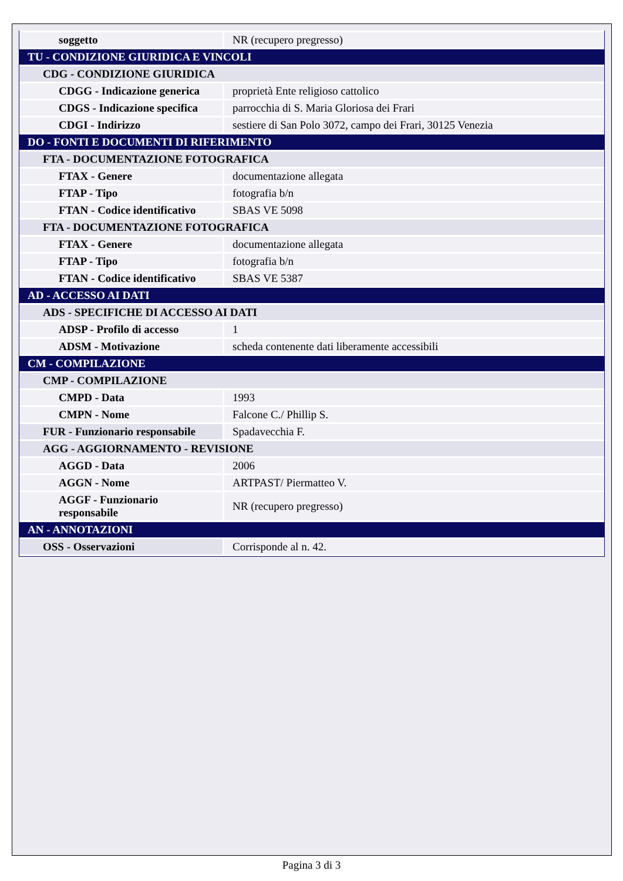| soggetto | NR (recupero pregresso) |
| TU - CONDIZIONE GIURIDICA E VINCOLI | |
| CDG - CONDIZIONE GIURIDICA | |
| CDGG - Indicazione generica | proprietà Ente religioso cattolico |
| CDGS - Indicazione specifica | parrocchia di S. Maria Gloriosa dei Frari |
| CDGI - Indirizzo | sestiere di San Polo 3072, campo dei Frari, 30125 Venezia |
| DO - FONTI E DOCUMENTI DI RIFERIMENTO | |
| FTA - DOCUMENTAZIONE FOTOGRAFICA | |
| FTAX - Genere | documentazione allegata |
| FTAP - Tipo | fotografia b/n |
| FTAN - Codice identificativo | SBAS VE 5098 |
| FTA - DOCUMENTAZIONE FOTOGRAFICA | |
| FTAX - Genere | documentazione allegata |
| FTAP - Tipo | fotografia b/n |
| FTAN - Codice identificativo | SBAS VE 5387 |
| AD - ACCESSO AI DATI | |
| ADS - SPECIFICHE DI ACCESSO AI DATI | |
| ADSP - Profilo di accesso | 1 |
| ADSM - Motivazione | scheda contenente dati liberamente accessibili |
| CM - COMPILAZIONE | |
| CMP - COMPILAZIONE | |
| CMPD - Data | 1993 |
| CMPN - Nome | Falcone C./ Phillip S. |
| FUR - Funzionario responsabile | Spadavecchia F. |
| AGG - AGGIORNAMENTO - REVISIONE | |
| AGGD - Data | 2006 |
| AGGN - Nome | ARTPAST/ Piermatteo V. |
| AGGF - Funzionario responsabile | NR (recupero pregresso) |
| AN - ANNOTAZIONI | |
| OSS - Osservazioni | Corrisponde al n. 42. |
Pagina 3 di 3